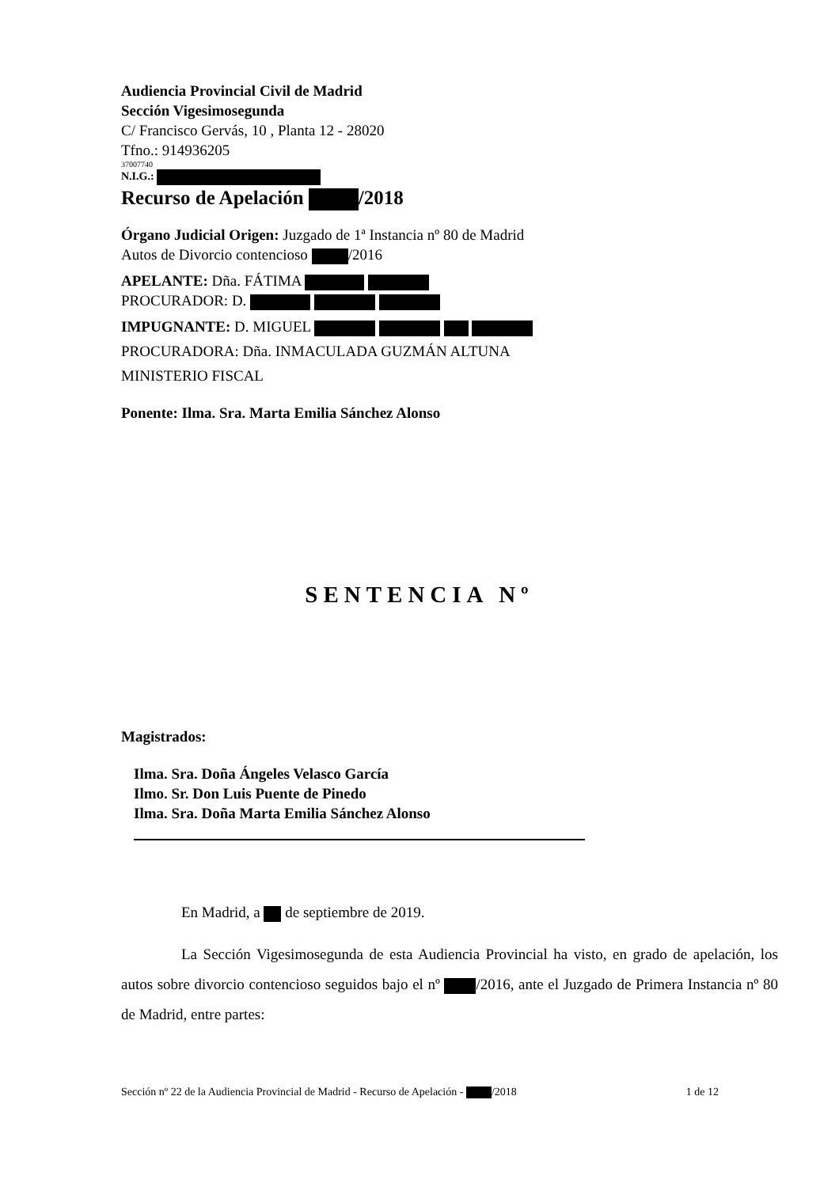Audiencia Provincial Civil de Madrid
Sección Vigesimosegunda
C/ Francisco Gervás, 10 , Planta 12 - 28020
Tfno.: 914936205
37007740
N.I.G.:
Recurso de Apelación /2018
Órgano Judicial Origen: Juzgado de 1ª Instancia nº 80 de Madrid
Autos de Divorcio contencioso /2016
APELANTE: Dña. FÁTIMA
PROCURADOR: D.
IMPUGNANTE: D. MIGUEL
PROCURADORA: Dña. INMACULADA GUZMÁN ALTUNA
MINISTERIO FISCAL
Ponente: Ilma. Sra. Marta Emilia Sánchez Alonso
SENTENCIA Nº
Magistrados:
Ilma. Sra. Doña Ángeles Velasco García
Ilmo. Sr. Don Luis Puente de Pinedo
Ilma. Sra. Doña Marta Emilia Sánchez Alonso
En Madrid, a de septiembre de 2019.
La Sección Vigesimosegunda de esta Audiencia Provincial ha visto, en grado de apelación, los autos sobre divorcio contencioso seguidos bajo el nº /2016, ante el Juzgado de Primera Instancia nº 80 de Madrid, entre partes:
Sección nº 22 de la Audiencia Provincial de Madrid - Recurso de Apelación - /2018 1 de 12